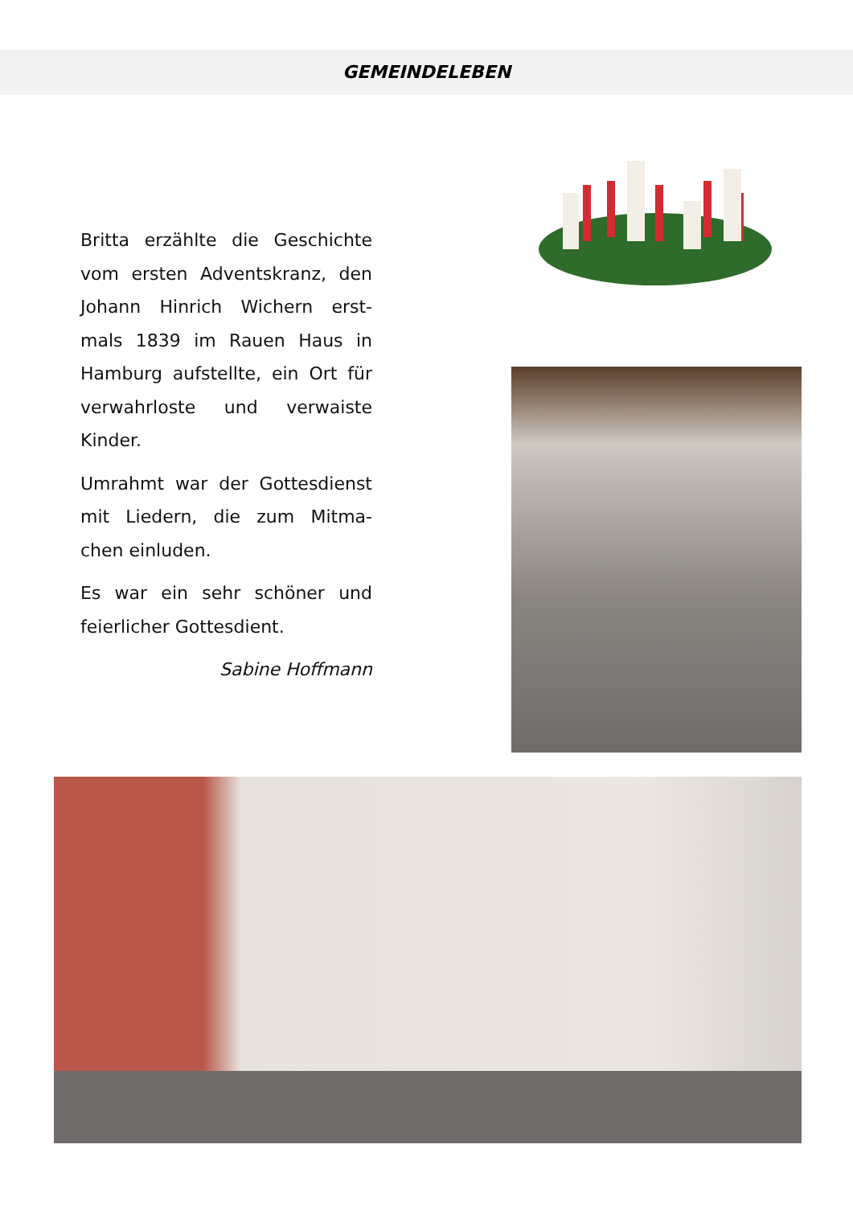GEMEINDELEBEN
Britta erzählte die Geschichte vom ersten Adventskranz, den Johann Hinrich Wichern erst-mals 1839 im Rauen Haus in Hamburg aufstellte, ein Ort für verwahrloste und verwaiste Kinder.
Umrahmt war der Gottesdienst mit Liedern, die zum Mitma-chen einluden.
Es war ein sehr schöner und feierlicher Gottesdient.
Sabine Hoffmann